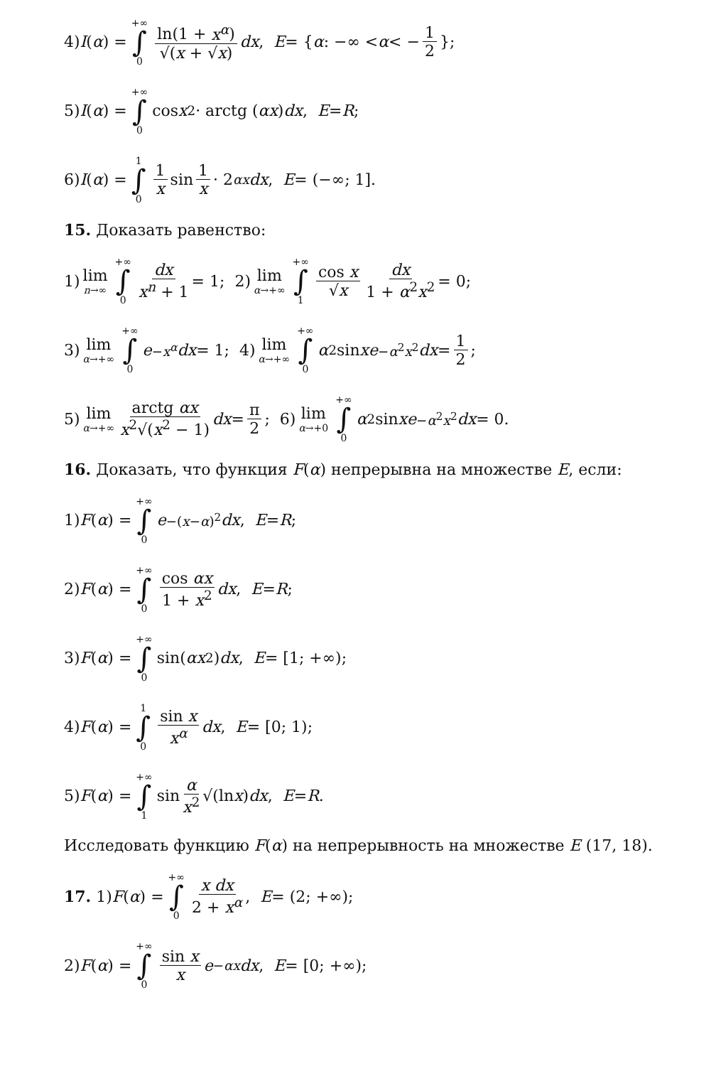4) I (α) = +∞ ∫ 0 ln(1 + x<sup>α</sup>) √(x + √x) dx, E = { α: −∞ < α < − 1 2 };
5) I (α) = +∞ ∫ 0 cos x<sup>2</sup> · arctg (αx) dx, E = R;
6) I (α) = 1 ∫ 0 1 x sin 1 x · 2<sup>αx</sup> dx, E = (−∞; 1].
15. Доказать равенство:
1) lim n→∞ +∞ ∫ 0 dx x<sup>n</sup> + 1 = 1; 2) lim α→+∞ +∞ ∫ 1 cos x √x dx 1 + α<sup>2</sup>x<sup>2</sup> = 0;
3) lim α→+∞ +∞ ∫ 0 e<sup>−x<sup>α</sup></sup> dx = 1; 4) lim α→+∞ +∞ ∫ 0 α<sup>2</sup> sin x e<sup>−α<sup>2</sup>x<sup>2</sup></sup> dx = 1 2;
5) lim α→+∞ arctg αx x<sup>2</sup>√(x<sup>2</sup> − 1) dx = π 2; 6) lim α→+0 +∞ ∫ 0 α<sup>2</sup> sin x e<sup>−α<sup>2</sup>x<sup>2</sup></sup> dx = 0.
16. Доказать, что функция F(α) непрерывна на множестве E, если:
1) F (α) = +∞ ∫ 0 e<sup>−(x−α)<sup>2</sup></sup> dx, E = R;
2) F (α) = +∞ ∫ 0 cos αx 1 + x<sup>2</sup> dx, E = R;
3) F (α) = +∞ ∫ 0 sin(αx<sup>2</sup>) dx, E = [1; +∞);
4) F (α) = 1 ∫ 0 sin x x<sup>α</sup> dx, E = [0; 1);
5) F (α) = +∞ ∫ 1 sin α x<sup>2</sup> √(ln x) dx, E = R.
Исследовать функцию F(α) на непрерывность на множестве E (17, 18).
17. 1) F (α) = +∞ ∫ 0 x dx 2 + x<sup>α</sup>, E = (2; +∞);
2) F (α) = +∞ ∫ 0 sin x x e<sup>−αx</sup> dx, E = [0; +∞);